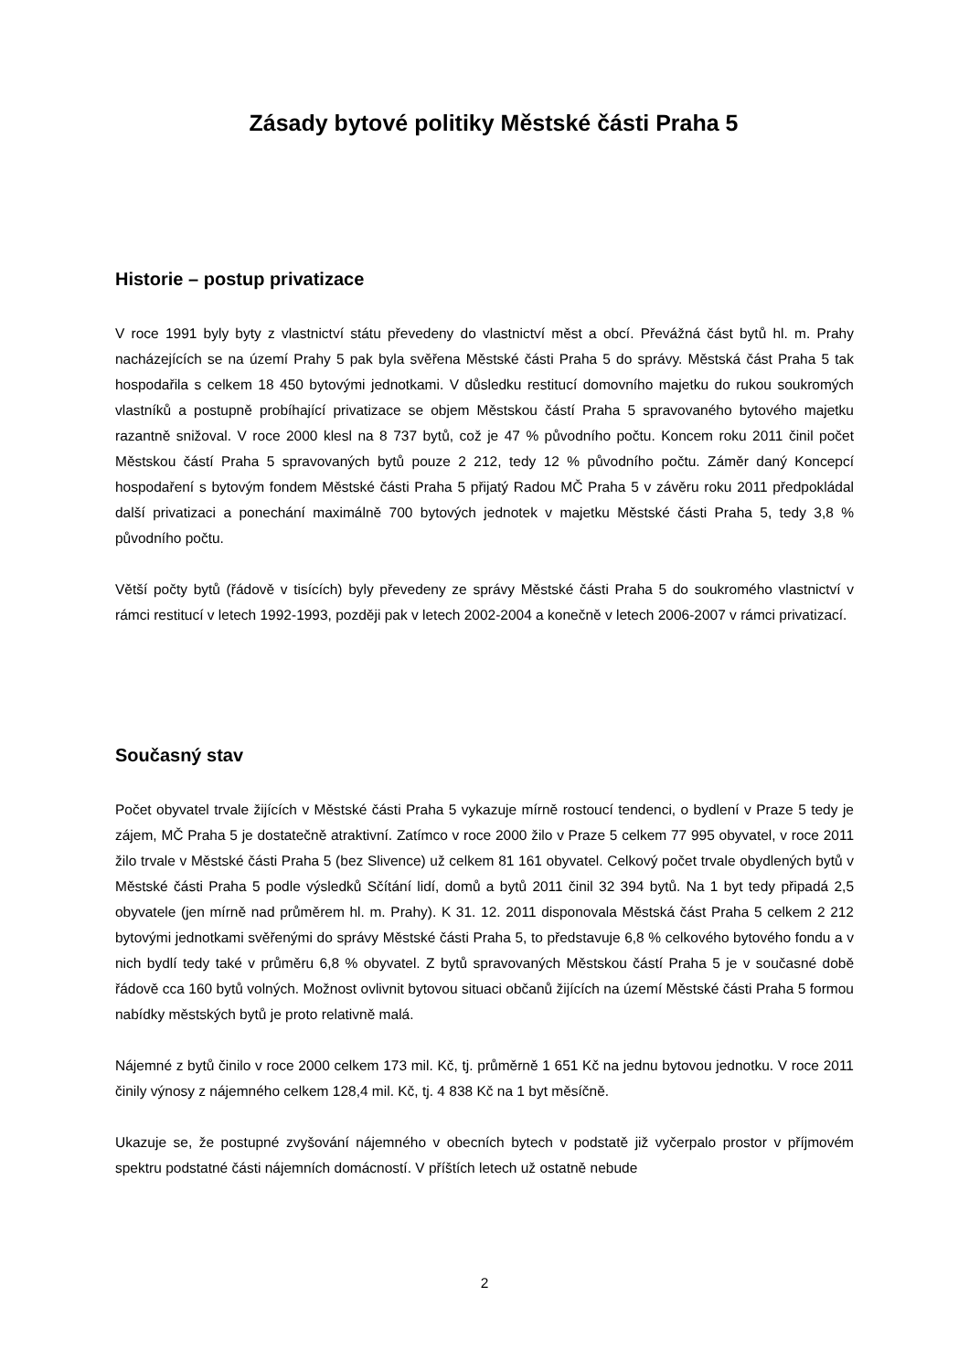Zásady bytové politiky Městské části Praha 5
Historie – postup privatizace
V roce 1991 byly byty z vlastnictví státu převedeny do vlastnictví měst a obcí. Převážná část bytů hl. m. Prahy nacházejících se na území Prahy 5 pak byla svěřena Městské části Praha 5 do správy. Městská část Praha 5 tak hospodařila s celkem 18 450 bytovými jednotkami. V důsledku restitucí domovního majetku do rukou soukromých vlastníků a postupně probíhající privatizace se objem Městskou částí Praha 5 spravovaného bytového majetku razantně snižoval. V roce 2000 klesl na 8 737 bytů, což je 47 % původního počtu. Koncem roku 2011 činil počet Městskou částí Praha 5 spravovaných bytů pouze 2 212, tedy 12 % původního počtu. Záměr daný Koncepcí hospodaření s bytovým fondem Městské části Praha 5 přijatý Radou MČ Praha 5 v závěru roku 2011 předpokládal další privatizaci a ponechání maximálně 700 bytových jednotek v majetku Městské části Praha 5, tedy 3,8 % původního počtu.
Větší počty bytů (řádově v tisících) byly převedeny ze správy Městské části Praha 5 do soukromého vlastnictví v rámci restitucí v letech 1992-1993, později pak v letech 2002-2004 a konečně v letech 2006-2007 v rámci privatizací.
Současný stav
Počet obyvatel trvale žijících v Městské části Praha 5 vykazuje mírně rostoucí tendenci, o bydlení v Praze 5 tedy je zájem, MČ Praha 5 je dostatečně atraktivní. Zatímco v roce 2000 žilo v Praze 5 celkem 77 995 obyvatel, v roce 2011 žilo trvale v Městské části Praha 5 (bez Slivence) už celkem 81 161 obyvatel. Celkový počet trvale obydlených bytů v Městské části Praha 5 podle výsledků Sčítání lidí, domů a bytů 2011 činil 32 394 bytů. Na 1 byt tedy připadá 2,5 obyvatele (jen mírně nad průměrem hl. m. Prahy). K 31. 12. 2011 disponovala Městská část Praha 5 celkem 2 212 bytovými jednotkami svěřenými do správy Městské části Praha 5, to představuje 6,8 % celkového bytového fondu a v nich bydlí tedy také v průměru 6,8 % obyvatel. Z bytů spravovaných Městskou částí Praha 5 je v současné době řádově cca 160 bytů volných. Možnost ovlivnit bytovou situaci občanů žijících na území Městské části Praha 5 formou nabídky městských bytů je proto relativně malá.
Nájemné z bytů činilo v roce 2000 celkem 173 mil. Kč, tj. průměrně 1 651 Kč na jednu bytovou jednotku. V roce 2011 činily výnosy z nájemného celkem 128,4 mil. Kč, tj. 4 838 Kč na 1 byt měsíčně.
Ukazuje se, že postupné zvyšování nájemného v obecních bytech v podstatě již vyčerpalo prostor v příjmovém spektru podstatné části nájemních domácností. V příštích letech už ostatně nebude
2